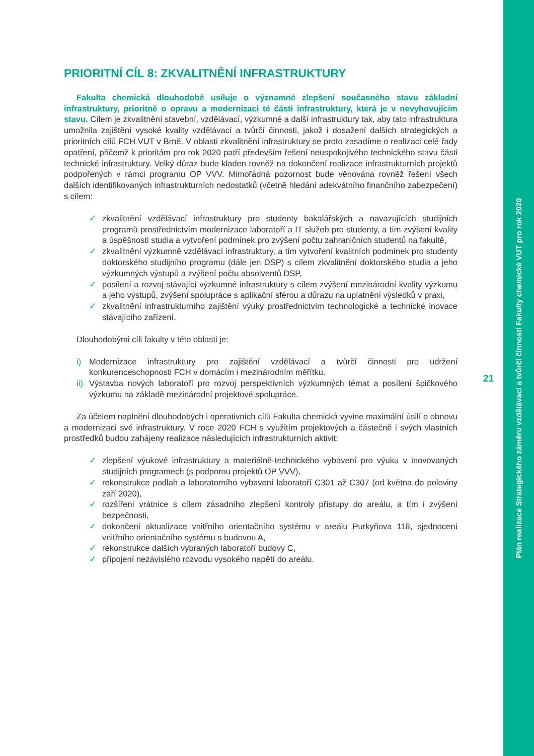PRIORITNÍ CÍL 8: ZKVALITNĚNÍ INFRASTRUKTURY
Fakulta chemická dlouhodobě usiluje o významné zlepšení současného stavu základní infrastruktury, prioritně o opravu a modernizaci té části infrastruktury, která je v nevyhovujícím stavu. Cílem je zkvalitnění stavební, vzdělávací, výzkumné a další infrastruktury tak, aby tato infrastruktura umožnila zajištění vysoké kvality vzdělávací a tvůrčí činnosti, jakož i dosažení dalších strategických a prioritních cílů FCH VUT v Brně. V oblasti zkvalitnění infrastruktury se proto zasadíme o realizaci celé řady opatření, přičemž k prioritám pro rok 2020 patří především řešení neuspokojivého technického stavu části technické infrastruktury. Velký důraz bude kladen rovněž na dokončení realizace infrastrukturních projektů podpořených v rámci programu OP VVV. Mimořádná pozornost bude věnována rovněž řešení všech dalších identifikovaných infrastrukturních nedostatků (včetně hledání adekvátního finančního zabezpečení) s cílem:
✓ zkvalitnění vzdělávací infrastruktury pro studenty bakalářských a navazujících studijních programů prostřednictvím modernizace laboratoří a IT služeb pro studenty, a tím zvýšení kvality a úspěšnosti studia a vytvoření podmínek pro zvýšení počtu zahraničních studentů na fakultě,
✓ zkvalitnění výzkumně vzdělávací infrastruktury, a tím vytvoření kvalitních podmínek pro studenty doktorského studijního programu (dále jen DSP) s cílem zkvalitnění doktorského studia a jeho výzkumných výstupů a zvýšení počtu absolventů DSP,
✓ posílení a rozvoj stávající výzkumné infrastruktury s cílem zvýšení mezinárodní kvality výzkumu a jeho výstupů, zvýšení spolupráce s aplikační sférou a důrazu na uplatnění výsledků v praxi,
✓ zkvalitnění infrastrukturního zajištění výuky prostřednictvím technologické a technické inovace stávajícího zařízení.
Dlouhodobými cíli fakulty v této oblasti je:
i) Modernizace infrastruktury pro zajištění vzdělávací a tvůrčí činnosti pro udržení konkurenceschopnosti FCH v domácím i mezinárodním měřítku.
ii) Výstavba nových laboratoří pro rozvoj perspektivních výzkumných témat a posílení špičkového výzkumu na základě mezinárodní projektové spolupráce.
Za účelem naplnění dlouhodobých i operativních cílů Fakulta chemická vyvine maximální úsilí o obnovu a modernizaci své infrastruktury. V roce 2020 FCH s využitím projektových a částečně i svých vlastních prostředků budou zahájeny realizace následujících infrastrukturních aktivit:
✓ zlepšení výukové infrastruktury a materiálně-technického vybavení pro výuku v inovovaných studijních programech (s podporou projektů OP VVV),
✓ rekonstrukce podlah a laboratorního vybavení laboratoří C301 až C307 (od května do poloviny září 2020),
✓ rozšíření vrátnice s cílem zásadního zlepšení kontroly přístupy do areálu, a tím i zvýšení bezpečnosti,
✓ dokončení aktualizace vnitřního orientačního systému v areálu Purkyňova 118, sjednocení vnitřního orientačního systému s budovou A,
✓ rekonstrukce dalších vybraných laboratoří budovy C,
✓ připojení nezávislého rozvodu vysokého napětí do areálu.
21
Plán realizace Strategického záměru vzdělávací a tvůrčí činnosti Fakulty chemické VUT pro rok 2020